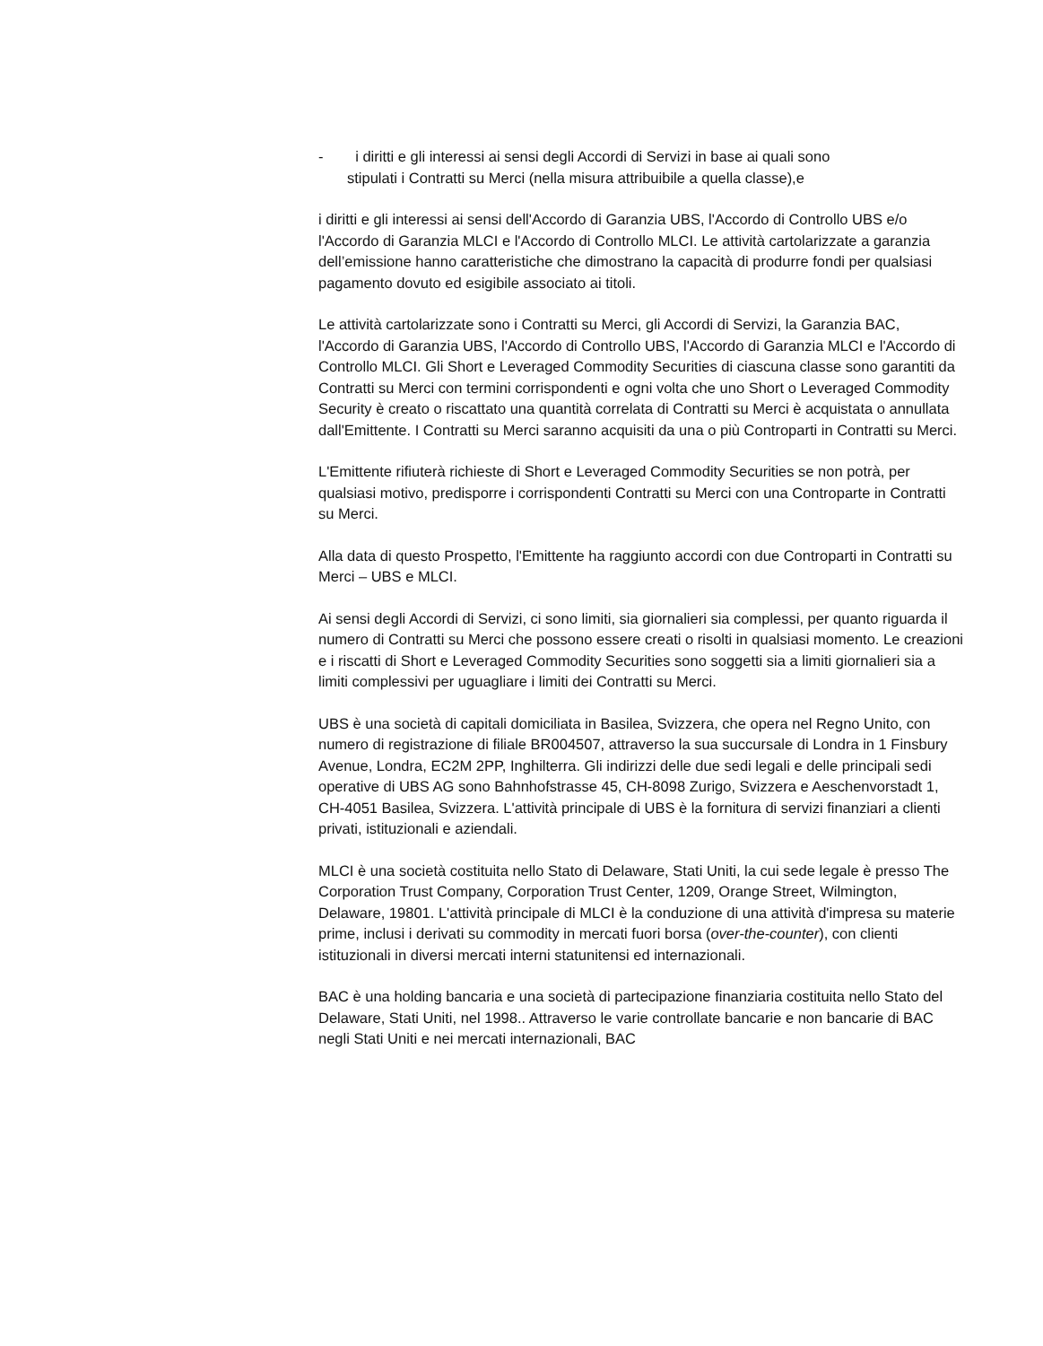- i diritti e gli interessi ai sensi degli Accordi di Servizi in base ai quali sono
stipulati i Contratti su Merci (nella misura attribuibile a quella classe),e
i diritti e gli interessi ai sensi dell'Accordo di Garanzia UBS, l'Accordo di Controllo UBS e/o l'Accordo di Garanzia MLCI e l'Accordo di Controllo MLCI. Le attività cartolarizzate a garanzia dell’emissione hanno caratteristiche che dimostrano la capacità di produrre fondi per qualsiasi pagamento dovuto ed esigibile associato ai titoli.
Le attività cartolarizzate sono i Contratti su Merci, gli Accordi di Servizi, la Garanzia BAC, l'Accordo di Garanzia UBS, l'Accordo di Controllo UBS, l'Accordo di Garanzia MLCI e l'Accordo di Controllo MLCI. Gli Short e Leveraged Commodity Securities di ciascuna classe sono garantiti da Contratti su Merci con termini corrispondenti e ogni volta che uno Short o Leveraged Commodity Security è creato o riscattato una quantità correlata di Contratti su Merci è acquistata o annullata dall'Emittente. I Contratti su Merci saranno acquisiti da una o più Controparti in Contratti su Merci.
L'Emittente rifiuterà richieste di Short e Leveraged Commodity Securities se non potrà, per qualsiasi motivo, predisporre i corrispondenti Contratti su Merci con una Controparte in Contratti su Merci.
Alla data di questo Prospetto, l'Emittente ha raggiunto accordi con due Controparti in Contratti su Merci – UBS e MLCI.
Ai sensi degli Accordi di Servizi, ci sono limiti, sia giornalieri sia complessi, per quanto riguarda il numero di Contratti su Merci che possono essere creati o risolti in qualsiasi momento. Le creazioni e i riscatti di Short e Leveraged Commodity Securities sono soggetti sia a limiti giornalieri sia a limiti complessivi per uguagliare i limiti dei Contratti su Merci.
UBS è una società di capitali domiciliata in Basilea, Svizzera, che opera nel Regno Unito, con numero di registrazione di filiale BR004507, attraverso la sua succursale di Londra in 1 Finsbury Avenue, Londra, EC2M 2PP, Inghilterra. Gli indirizzi delle due sedi legali e delle principali sedi operative di UBS AG sono Bahnhofstrasse 45, CH-8098 Zurigo, Svizzera e Aeschenvorstadt 1, CH-4051 Basilea, Svizzera. L'attività principale di UBS è la fornitura di servizi finanziari a clienti privati, istituzionali e aziendali.
MLCI è una società costituita nello Stato di Delaware, Stati Uniti, la cui sede legale è presso The Corporation Trust Company, Corporation Trust Center, 1209, Orange Street, Wilmington, Delaware, 19801. L'attività principale di MLCI è la conduzione di una attività d'impresa su materie prime, inclusi i derivati su commodity in mercati fuori borsa (over-the-counter), con clienti istituzionali in diversi mercati interni statunitensi ed internazionali.
BAC è una holding bancaria e una società di partecipazione finanziaria costituita nello Stato del Delaware, Stati Uniti, nel 1998.. Attraverso le varie controllate bancarie e non bancarie di BAC negli Stati Uniti e nei mercati internazionali, BAC